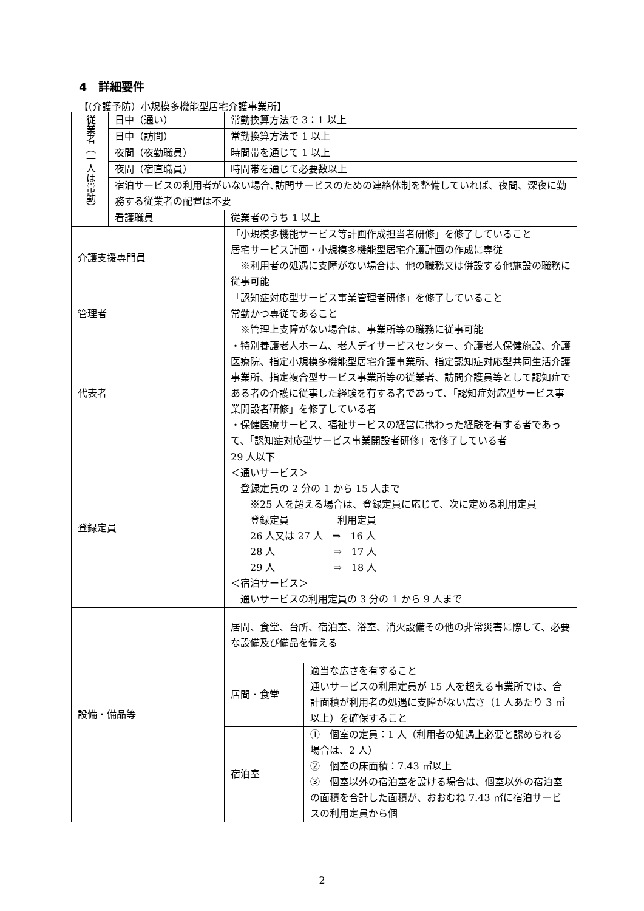4　詳細要件
【(介護予防）小規模多機能型居宅介護事業所】
| 従業者（一人は常勤） | 日中（通い） | 常勤換算方法で 3：1 以上 | |
| | 日中（訪問） | 常勤換算方法で 1 以上 | |
| | 夜間（夜勤職員） | 時間帯を通じて 1 以上 | |
| | 夜間（宿直職員） | 時間帯を通じて必要数以上 | |
| | 宿泊サービスの利用者がいない場合､訪問サービスのための連絡体制を整備していれば、夜間、深夜に勤務する従業者の配置は不要 | | |
| | 看護職員 | 従業者のうち 1 以上 | |
| 介護支援専門員 | | 「小規模多機能サービス等計画作成担当者研修」を修了していること 居宅サービス計画・小規模多機能型居宅介護計画の作成に専従 ※利用者の処遇に支障がない場合は、他の職務又は併設する他施設の職務に従事可能 | |
| 管理者 | | 「認知症対応型サービス事業管理者研修」を修了していること 常勤かつ専従であること ※管理上支障がない場合は、事業所等の職務に従事可能 | |
| 代表者 | | ・特別養護老人ホーム、老人デイサービスセンター、介護老人保健施設、介護医療院、指定小規模多機能型居宅介護事業所、指定認知症対応型共同生活介護事業所、指定複合型サービス事業所等の従業者、訪問介護員等として認知症である者の介護に従事した経験を有する者であって、「認知症対応型サービス事業開設者研修」を修了している者 ・保健医療サービス、福祉サービスの経営に携わった経験を有する者であって、「認知症対応型サービス事業開設者研修」を修了している者 | |
| 登録定員 | | 29 人以下 ＜通いサービス＞ 登録定員の 2 分の 1 から 15 人まで ※25 人を超える場合は、登録定員に応じて、次に定める利用定員 登録定員 利用定員 26 人又は 27 人 ⇒ 16 人 28 人 ⇒ 17 人 29 人 ⇒ 18 人 ＜宿泊サービス＞ 通いサービスの利用定員の 3 分の 1 から 9 人まで | |
| 設備・備品等 | | 居間、食堂、台所、宿泊室、浴室、消火設備その他の非常災害に際して、必要な設備及び備品を備える | |
| | | 居間・食堂 | 適当な広さを有すること 通いサービスの利用定員が 15 人を超える事業所では、合計面積が利用者の処遇に支障がない広さ（1 人あたり 3 ㎡以上）を確保すること |
| | | 宿泊室 | ① 個室の定員：1 人（利用者の処遇上必要と認められる場合は、2 人） ② 個室の床面積：7.43 ㎡以上 ③ 個室以外の宿泊室を設ける場合は、個室以外の宿泊室の面積を合計した面積が、おおむね 7.43 ㎡に宿泊サービスの利用定員から個 |
2